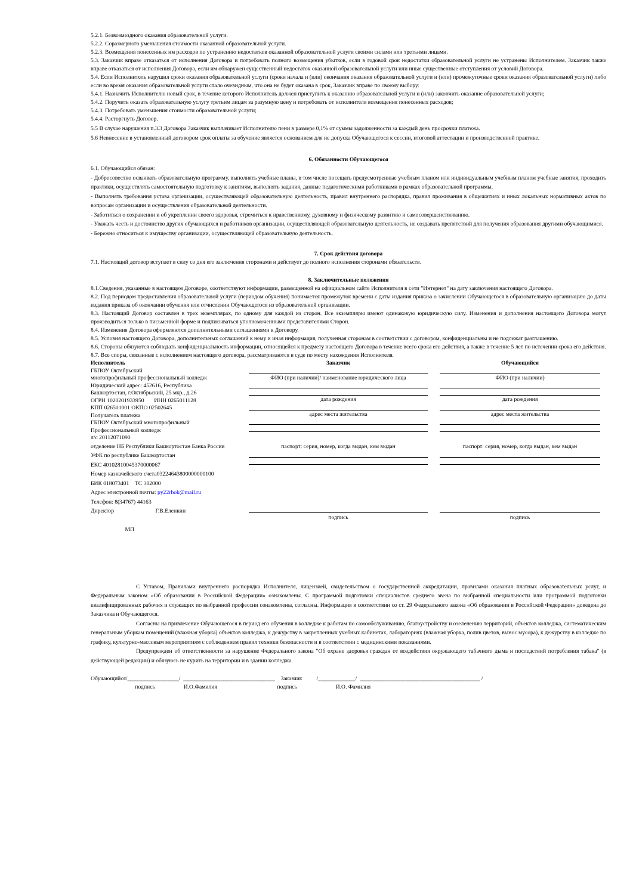5.2.1. Безвозмездного оказания образовательной услуги.
5.2.2. Соразмерного уменьшения стоимости оказанной образовательной услуги.
5.2.3. Возмещения понесенных им расходов по устранению недостатков оказанной образовательной услуги своими силами или третьими лицами.
5.3. Заказчик вправе отказаться от исполнения Договора и потребовать полного возмещения убытков, если в годовой срок недостатки образовательной услуги не устранены Исполнителем. Заказчик также вправе отказаться от исполнения Договора, если им обнаружен существенный недостаток оказанной образовательной услуги или иные существенные отступления от условий Договора.
5.4. Если Исполнитель нарушил сроки оказания образовательной услуги (сроки начала и (или) окончания оказания образовательной услуги и (или) промежуточные сроки оказания образовательной услуги) либо если во время оказания образовательной услуги стало очевидным, что она не будет оказана в срок, Заказчик вправе по своему выбору:
5.4.1. Назначить Исполнителю новый срок, в течение которого Исполнитель должен приступить к оказанию образовательной услуги и (или) закончить оказание образовательной услуги;
5.4.2. Поручить оказать образовательную услугу третьим лицам за разумную цену и потребовать от исполнителя возмещения понесенных расходов;
5.4.3. Потребовать уменьшения стоимости образовательной услуги;
5.4.4. Расторгнуть Договор.
5.5 В случае нарушения п.3.3 Договора Заказчик выплачивает Исполнителю пени в размере 0,1% от суммы задолженности за каждый день просрочки платежа.
5.6 Невнесение в установленный договором срок оплаты за обучение является основанием для не допуска Обучающегося к сессии, итоговой аттестации и производственной практике.
6. Обязанности Обучающегося
6.1. Обучающийся обязан:
- Добросовестно осваивать образовательную программу, выполнять учебные планы, в том числе посещать предусмотренные учебным планом или индивидуальным учебным планом учебные занятия, проходить практики, осуществлять самостоятельную подготовку к занятиям, выполнять задания, данные педагогическими работниками в рамках образовательной программы.
- Выполнять требования устава организации, осуществляющей образовательную деятельность, правил внутреннего распорядка, правил проживания в общежитиях и иных локальных нормативных актов по вопросам организации и осуществления образовательной деятельности.
- Заботиться о сохранении и об укреплении своего здоровья, стремиться к нравственному, духовному и физическому развитию и самосовершенствованию.
- Уважать честь и достоинство других обучающихся и работников организации, осуществляющей образовательную деятельность, не создавать препятствий для получения образования другими обучающимися.
- Бережно относиться к имуществу организации, осуществляющей образовательную деятельность.
7. Срок действия договора
7.1. Настоящий договор вступает в силу со дня его заключения сторонами и действует до полного исполнения сторонами обязательств.
8. Заключительные положения
8.1.Сведения, указанные в настоящем Договоре, соответствуют информации, размещенной на официальном сайте Исполнителя в сети "Интернет" на дату заключения настоящего Договора.
8.2. Под периодом предоставления образовательной услуги (периодом обучения) понимается промежуток времени с даты издания приказа о зачислении Обучающегося в образовательную организацию до даты издания приказа об окончании обучения или отчислении Обучающегося из образовательной организации.
8.3. Настоящий Договор составлен в трех экземплярах, по одному для каждой из сторон. Все экземпляры имеют одинаковую юридическую силу. Изменения и дополнения настоящего Договора могут производиться только в письменной форме и подписываться уполномоченными представителями Сторон.
8.4. Изменения Договора оформляются дополнительными соглашениями к Договору.
8.5. Условия настоящего Договора, дополнительных соглашений к нему и иная информация, полученная сторонам в соответствии с договором, конфиденциальны и не подлежат разглашению.
8.6. Стороны обязуются соблюдать конфиденциальность информации, относящейся к предмету настоящего Договора в течение всего срока его действия, а также в течение 5 лет по истечении срока его действия.
8.7. Все споры, связанные с исполнением настоящего договора, рассматриваются в суде по месту нахождения Исполнителя.
| Исполнитель ГБПОУ Октябрьский многопрофильный профессиональный колледж Юридический адрес: 452616, Республика Башкортостан, г.Октябрьский, 25 мкр., д.26 ОГРН 1020201933950 ИНН 0265011128 КПП 026501001 ОКПО 02502645 Получатель платежа ГБПОУ Октябрьский многопрофильный Профессиональный колледж л/с 20112071090 | Заказчик ФИО (при наличии)/ наименование юридического лица дата рождения адрес места жительства | Обучающийся ФИО (при наличии) дата рождения адрес места жительства |
| отделение НБ Республики Башкортостан Банка России УФК по республике Башкортостан ЕКС 40102810045370000067 Номер казначейского счета03224643800000000100 БИК 018073401 ТС 302000 Адрес электронной почты: py22rbok@mail.ru Телефон: 8(34767) 44163 Директор Г.В.Еленкин МП | паспорт: серия, номер, когда выдан, кем выдан подпись | паспорт: серия, номер, когда выдан, кем выдан подпись |
С Уставом, Правилами внутреннего распорядка Исполнителя, лицензией, свидетельством о государственной аккредитации, правилами оказания платных образовательных услуг, и Федеральным законом «Об образовании в Российской Федерации» ознакомлены. С программой подготовки специалистов среднего звена по выбранной специальности или программой подготовки квалифицированных рабочих и служащих по выбранной профессии ознакомлены, согласны. Информация в соответствии со ст. 29 Федерального закона «Об образовании в Российской Федерации» доведена до Заказчика и Обучающегося.
Согласны на привлечение Обучающегося в период его обучения в колледже к работам по самообслуживанию, благоустройству и озеленению территорий, объектов колледжа, систематическим генеральным уборкам помещений (влажная уборка) объектов колледжа, к дежурству в закрепленных учебных кабинетах, лабораториях (влажная уборка, полив цветов, вынос мусора), к дежурству в колледже по графику, культурно-массовым мероприятиям с соблюдением правил техники безопасности и в соответствии с медицинскими показаниями.
Предупрежден об ответственности за нарушение Федерального закона "Об охране здоровья граждан от воздействия окружающего табачного дыма и последствий потребления табака" (в действующей редакции) и обязуюсь не курить на территории и в здании колледжа.
Обучающийся/__________________/ ________________________________ Заказчик /_____________/ __________________________________________ /
подпись И.О.Фамилия подпись И.О. Фамилия